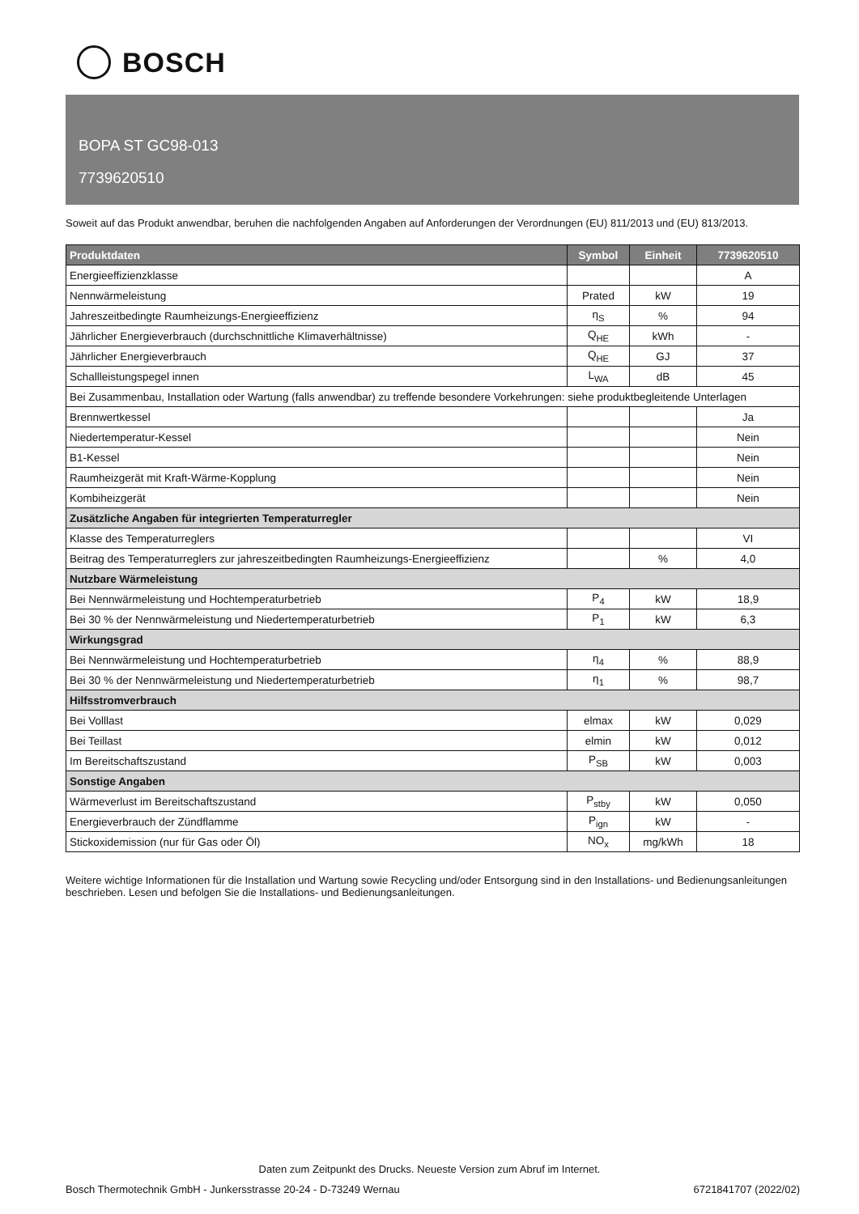BOSCH
BOPA ST GC98-013
7739620510
Soweit auf das Produkt anwendbar, beruhen die nachfolgenden Angaben auf Anforderungen der Verordnungen (EU) 811/2013 und (EU) 813/2013.
| Produktdaten | Symbol | Einheit | 7739620510 |
| --- | --- | --- | --- |
| Energieeffizienzklasse | | | A |
| Nennwärmeleistung | Prated | kW | 19 |
| Jahreszeitbedingte Raumheizungs-Energieeffizienz | η<sub>S</sub> | % | 94 |
| Jährlicher Energieverbrauch (durchschnittliche Klimaverhältnisse) | Q<sub>HE</sub> | kWh | - |
| Jährlicher Energieverbrauch | Q<sub>HE</sub> | GJ | 37 |
| Schallleistungspegel innen | L<sub>WA</sub> | dB | 45 |
| Bei Zusammenbau, Installation oder Wartung (falls anwendbar) zu treffende besondere Vorkehrungen: siehe produktbegleitende Unterlagen | | | |
| Brennwertkessel | | | Ja |
| Niedertemperatur-Kessel | | | Nein |
| B1-Kessel | | | Nein |
| Raumheizgerät mit Kraft-Wärme-Kopplung | | | Nein |
| Kombiheizgerät | | | Nein |
| Zusätzliche Angaben für integrierten Temperaturregler | | | |
| Klasse des Temperaturreglers | | | VI |
| Beitrag des Temperaturreglers zur jahreszeitbedingten Raumheizungs-Energieeffizienz | | % | 4,0 |
| Nutzbare Wärmeleistung | | | |
| Bei Nennwärmeleistung und Hochtemperaturbetrieb | P<sub>4</sub> | kW | 18,9 |
| Bei 30 % der Nennwärmeleistung und Niedertemperaturbetrieb | P<sub>1</sub> | kW | 6,3 |
| Wirkungsgrad | | | |
| Bei Nennwärmeleistung und Hochtemperaturbetrieb | η<sub>4</sub> | % | 88,9 |
| Bei 30 % der Nennwärmeleistung und Niedertemperaturbetrieb | η<sub>1</sub> | % | 98,7 |
| Hilfsstromverbrauch | | | |
| Bei Volllast | elmax | kW | 0,029 |
| Bei Teillast | elmin | kW | 0,012 |
| Im Bereitschaftszustand | P<sub>SB</sub> | kW | 0,003 |
| Sonstige Angaben | | | |
| Wärmeverlust im Bereitschaftszustand | P<sub>stby</sub> | kW | 0,050 |
| Energieverbrauch der Zündflamme | P<sub>ign</sub> | kW | - |
| Stickoxidemission (nur für Gas oder Öl) | NO<sub>x</sub> | mg/kWh | 18 |
Weitere wichtige Informationen für die Installation und Wartung sowie Recycling und/oder Entsorgung sind in den Installations- und Bedienungsanleitungen beschrieben. Lesen und befolgen Sie die Installations- und Bedienungsanleitungen.
Daten zum Zeitpunkt des Drucks. Neueste Version zum Abruf im Internet.
Bosch Thermotechnik GmbH - Junkersstrasse 20-24 - D-73249 Wernau 6721841707 (2022/02)